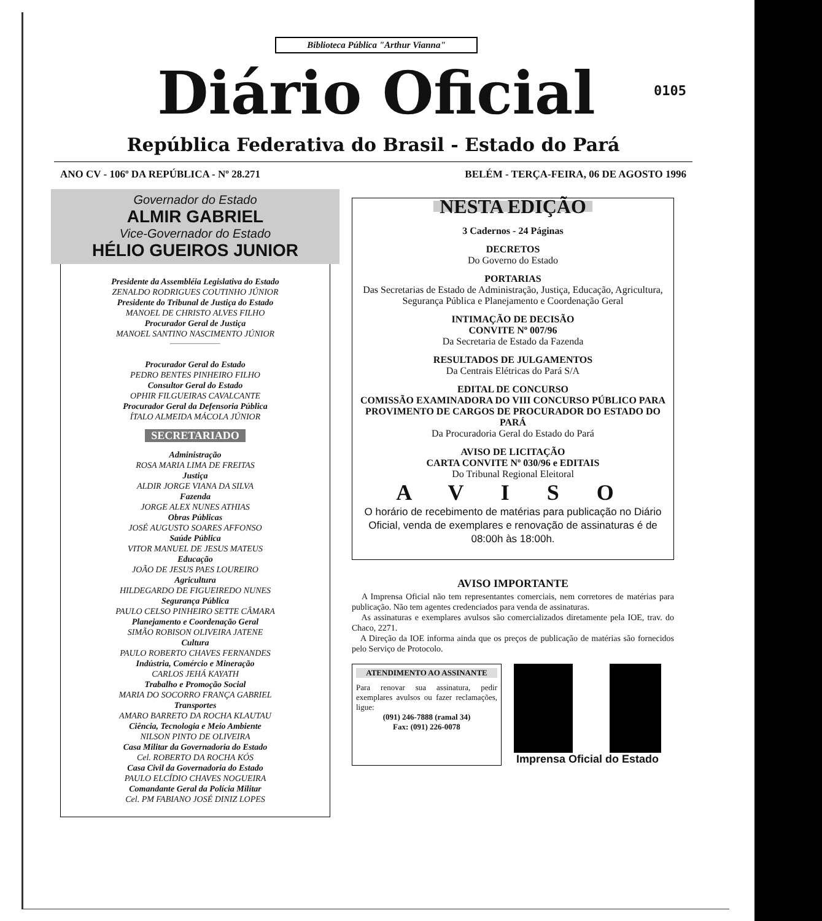Biblioteca Pública "Arthur Vianna"
Diário Oficial 0105
República Federativa do Brasil - Estado do Pará
ANO CV - 106º DA REPÚBLICA - Nº 28.271 BELÉM - TERÇA-FEIRA, 06 DE AGOSTO 1996
Governador do Estado
ALMIR GABRIEL
Vice-Governador do Estado
HÉLIO GUEIROS JUNIOR
Presidente da Assembléia Legislativa do Estado
ZENALDO RODRIGUES COUTINHO JÚNIOR
Presidente do Tribunal de Justiça do Estado
MANOEL DE CHRISTO ALVES FILHO
Procurador Geral de Justiça
MANOEL SANTINO NASCIMENTO JÚNIOR
Procurador Geral do Estado
PEDRO BENTES PINHEIRO FILHO
Consultor Geral do Estado
OPHIR FILGUEIRAS CAVALCANTE
Procurador Geral da Defensoria Pública
ÍTALO ALMEIDA MÁCOLA JÚNIOR
SECRETARIADO
Administração
ROSA MARIA LIMA DE FREITAS
Justiça
ALDIR JORGE VIANA DA SILVA
Fazenda
JORGE ALEX NUNES ATHIAS
Obras Públicas
JOSÉ AUGUSTO SOARES AFFONSO
Saúde Pública
VITOR MANUEL DE JESUS MATEUS
Educação
JOÃO DE JESUS PAES LOUREIRO
Agricultura
HILDEGARDO DE FIGUEIREDO NUNES
Segurança Pública
PAULO CELSO PINHEIRO SETTE CÂMARA
Planejamento e Coordenação Geral
SIMÃO ROBISON OLIVEIRA JATENE
Cultura
PAULO ROBERTO CHAVES FERNANDES
Indústria, Comércio e Mineração
CARLOS JEHÁ KAYATH
Trabalho e Promoção Social
MARIA DO SOCORRO FRANÇA GABRIEL
Transportes
AMARO BARRETO DA ROCHA KLAUTAU
Ciência, Tecnologia e Meio Ambiente
NILSON PINTO DE OLIVEIRA
Casa Militar da Governadoria do Estado
Cel. ROBERTO DA ROCHA KÓS
Casa Civil da Governadoria do Estado
PAULO ELCÍDIO CHAVES NOGUEIRA
Comandante Geral da Polícia Militar
Cel. PM FABIANO JOSÉ DINIZ LOPES
NESTA EDIÇÃO
3 Cadernos - 24 Páginas
DECRETOS
Do Governo do Estado
PORTARIAS
Das Secretarias de Estado de Administração, Justiça, Educação, Agricultura, Segurança Pública e Planejamento e Coordenação Geral
INTIMAÇÃO DE DECISÃO
CONVITE Nº 007/96
Da Secretaria de Estado da Fazenda
RESULTADOS DE JULGAMENTOS
Da Centrais Elétricas do Pará S/A
EDITAL DE CONCURSO
COMISSÃO EXAMINADORA DO VIII CONCURSO PÚBLICO PARA PROVIMENTO DE CARGOS DE PROCURADOR DO ESTADO DO PARÁ
Da Procuradoria Geral do Estado do Pará
AVISO DE LICITAÇÃO
CARTA CONVITE Nº 030/96 e EDITAIS
Do Tribunal Regional Eleitoral
A V I S O
O horário de recebimento de matérias para publicação no Diário Oficial, venda de exemplares e renovação de assinaturas é de 08:00h às 18:00h.
AVISO IMPORTANTE
A Imprensa Oficial não tem representantes comerciais, nem corretores de matérias para publicação. Não tem agentes credenciados para venda de assinaturas.
As assinaturas e exemplares avulsos são comercializados diretamente pela IOE, trav. do Chaco, 2271.
A Direção da IOE informa ainda que os preços de publicação de matérias são fornecidos pelo Serviço de Protocolo.
ATENDIMENTO AO ASSINANTE
Para renovar sua assinatura, pedir exemplares avulsos ou fazer reclamações, ligue:
(091) 246-7888 (ramal 34)
Fax: (091) 226-0078
Imprensa Oficial do Estado